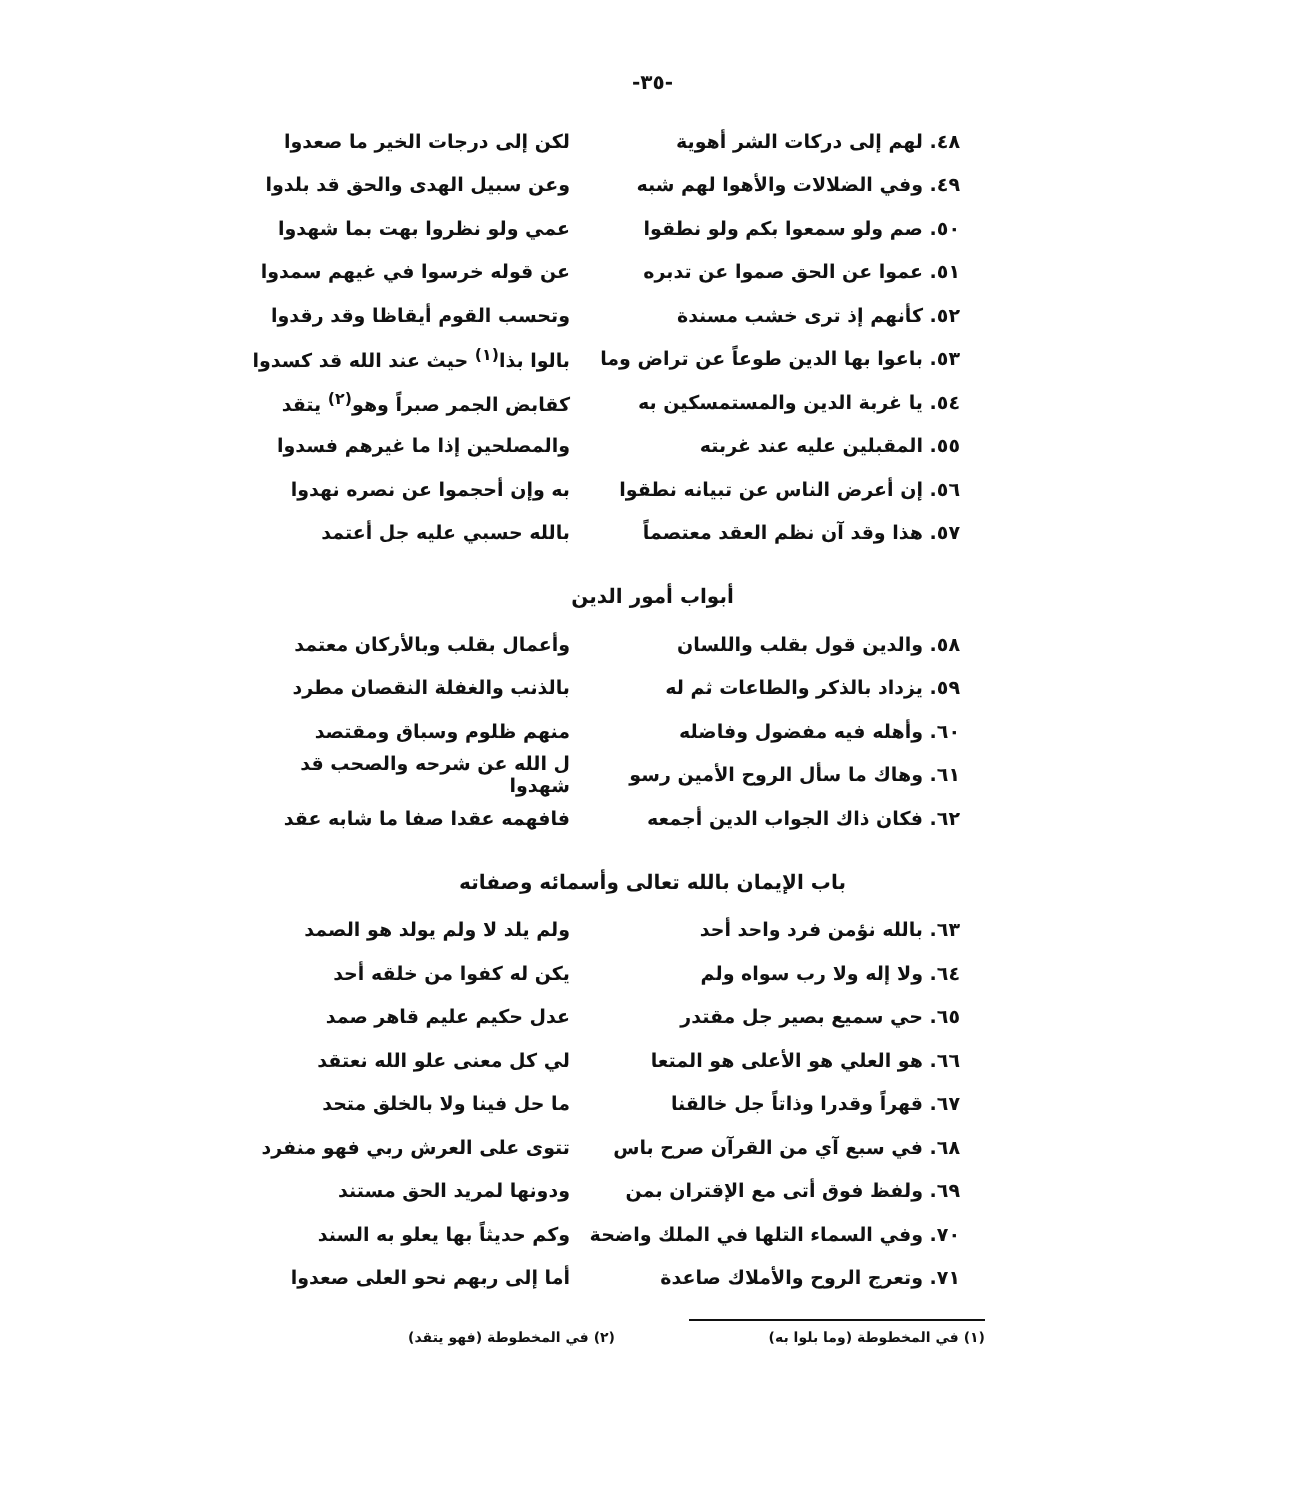-٣٥-
٤٨. لهم إلى دركات الشر أهوية لكن إلى درجات الخير ما صعدوا
٤٩. وفي الضلالات والأهوا لهم شبه
وعن سبيل الهدى والحق قد بلدوا
٥٠. صم ولو سمعوا بكم ولو نطقوا عمي ولو نظروا بهت بما شهدوا
٥١. عموا عن الحق صموا عن تدبره عن قوله خرسوا في غيهم سمدوا
٥٢. كأنهم إذ ترى خشب مسندة وتحسب القوم أيقاظا وقد رقدوا
٥٣. باعوا بها الدين طوعاً عن تراض وما
بالوا بذا<sup>(١)</sup> حيث عند الله قد كسدوا
٥٤. يا غربة الدين والمستمسكين به
كقابض الجمر صبراً وهو<sup>(٢)</sup> يتقد
٥٥. المقبلين عليه عند غربته والمصلحين إذا ما غيرهم فسدوا
٥٦. إن أعرض الناس عن تبيانه نطقوا به وإن أحجموا عن نصره نهدوا
٥٧. هذا وقد آن نظم العقد معتصماً بالله حسبي عليه جل أعتمد
أبواب أمور الدين
٥٨. والدين قول بقلب واللسان وأعمال بقلب وبالأركان معتمد
٥٩. يزداد بالذكر والطاعات ثم له بالذنب والغفلة النقصان مطرد
٦٠. وأهله فيه مفضول وفاضله منهم ظلوم وسباق ومقتصد
٦١. وهاك ما سأل الروح الأمين رسو
ل الله عن شرحه والصحب قد شهدوا
٦٢. فكان ذاك الجواب الدين أجمعه فافهمه عقدا صفا ما شابه عقد
باب الإيمان بالله تعالى وأسمائه وصفاته
٦٣. بالله نؤمن فرد واحد أحد ولم يلد لا ولم يولد هو الصمد
٦٤. ولا إله ولا رب سواه ولم يكن له كفوا من خلقه أحد
٦٥. حي سميع بصير جل مقتدر عدل حكيم عليم قاهر صمد
٦٦. هو العلي هو الأعلى هو المتعا لي كل معنى علو الله نعتقد
٦٧. قهراً وقدرا وذاتاً جل خالقنا ما حل فينا ولا بالخلق متحد
٦٨. في سبع آي من القرآن صرح باس تتوى على العرش ربي فهو منفرد
٦٩. ولفظ فوق أتى مع الإقتران بمن ودونها لمريد الحق مستند
٧٠. وفي السماء التلها في الملك واضحة
وكم حديثاً بها يعلو به السند
٧١. وتعرج الروح والأملاك صاعدة أما إلى ربهم نحو العلى صعدوا
(١) في المخطوطة (وما بلوا به) (٢) في المخطوطة (فهو يتقد)